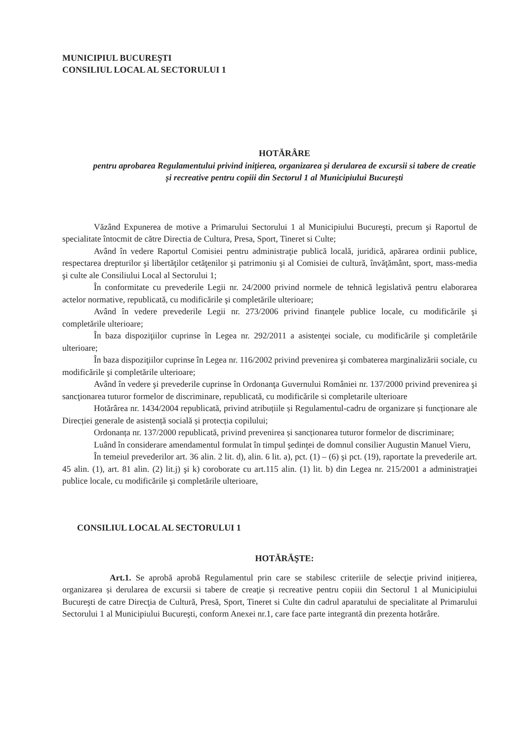MUNICIPIUL BUCUREŞTI
CONSILIUL LOCAL AL SECTORULUI 1
HOTĂRÂRE
pentru aprobarea Regulamentului privind inițierea, organizarea și derularea de excursii si tabere de creatie și recreative pentru copiii din Sectorul 1 al Municipiului București
Văzând Expunerea de motive a Primarului Sectorului 1 al Municipiului Bucureşti, precum şi Raportul de specialitate întocmit de către Directia de Cultura, Presa, Sport, Tineret si Culte;
Având în vedere Raportul Comisiei pentru administraţie publică locală, juridică, apărarea ordinii publice, respectarea drepturilor şi libertăţilor cetăţenilor şi patrimoniu şi al Comisiei de cultură, învăţământ, sport, mass-media şi culte ale Consiliului Local al Sectorului 1;
În conformitate cu prevederile Legii nr. 24/2000 privind normele de tehnică legislativă pentru elaborarea actelor normative, republicată, cu modificările şi completările ulterioare;
Având în vedere prevederile Legii nr. 273/2006 privind finanţele publice locale, cu modificările şi completările ulterioare;
În baza dispoziţiilor cuprinse în Legea nr. 292/2011 a asistenţei sociale, cu modificările şi completările ulterioare;
În baza dispoziţiilor cuprinse în Legea nr. 116/2002 privind prevenirea şi combaterea marginalizării sociale, cu modificările şi completările ulterioare;
Având în vedere şi prevederile cuprinse în Ordonanţa Guvernului României nr. 137/2000 privind prevenirea şi sancţionarea tuturor formelor de discriminare, republicată, cu modificările si completarile ulterioare
Hotărârea nr. 1434/2004 republicată, privind atribuțiile și Regulamentul-cadru de organizare și funcționare ale Direcției generale de asistență socială și protecția copilului;
Ordonanța nr. 137/2000 republicată, privind prevenirea și sancționarea tuturor formelor de discriminare;
Luând în considerare amendamentul formulat în timpul şedinţei de domnul consilier Augustin Manuel Vieru,
În temeiul prevederilor art. 36 alin. 2 lit. d), alin. 6 lit. a), pct. (1) – (6) şi pct. (19), raportate la prevederile art. 45 alin. (1), art. 81 alin. (2) lit.j) şi k) coroborate cu art.115 alin. (1) lit. b) din Legea nr. 215/2001 a administraţiei publice locale, cu modificările şi completările ulterioare,
CONSILIUL LOCAL AL SECTORULUI 1
HOTĂRĂŞTE:
Art.1. Se aprobă aprobă Regulamentul prin care se stabilesc criteriile de selecţie privind inițierea, organizarea și derularea de excursii si tabere de creaţie și recreative pentru copiii din Sectorul 1 al Municipiului Bucureşti de catre Direcţia de Cultură, Presă, Sport, Tineret si Culte din cadrul aparatului de specialitate al Primarului Sectorului 1 al Municipiului Bucureşti, conform Anexei nr.1, care face parte integrantă din prezenta hotărâre.